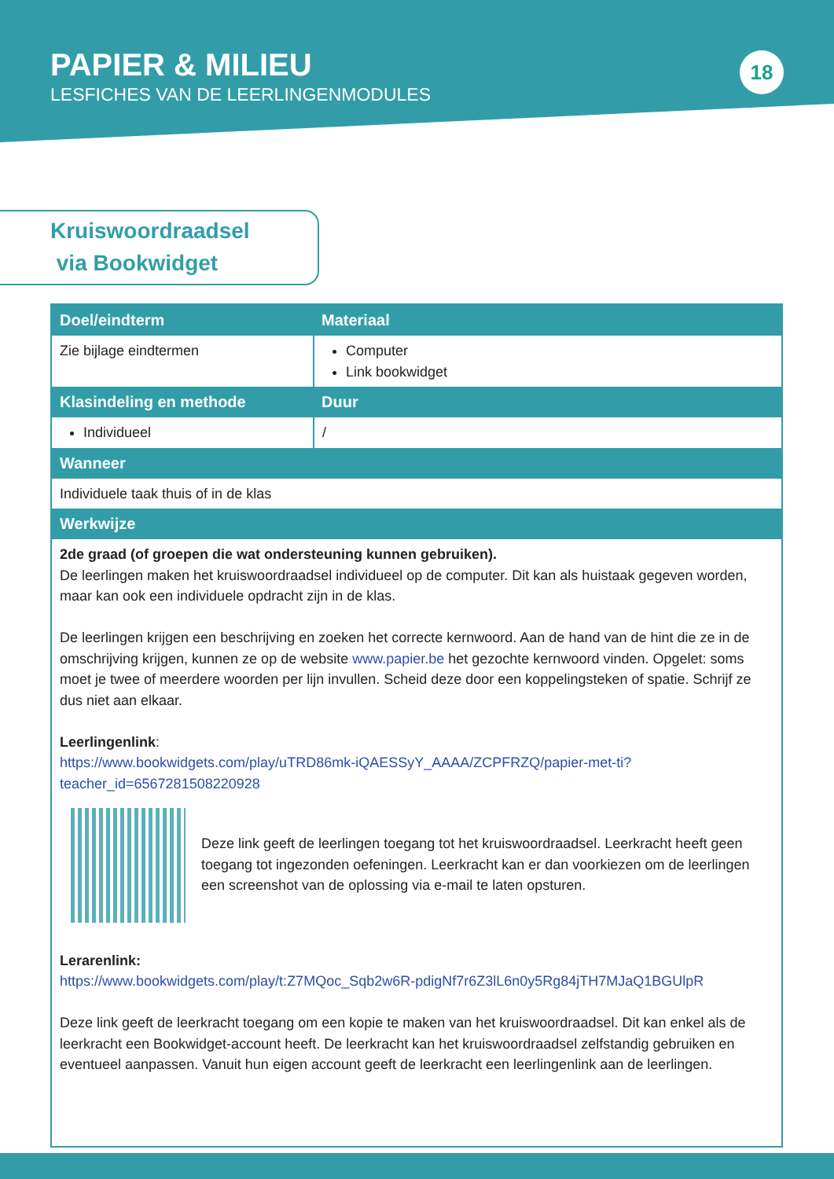PAPIER & MILIEU
LESFICHES VAN DE LEERLINGENMODULES
18
Kruiswoordraadsel
via Bookwidget
| Doel/eindterm | Materiaal |
| --- | --- |
| Zie bijlage eindtermen | Computer Link bookwidget |
| Klasindeling en methode | Duur |
| Individueel | / |
| Wanneer | |
| Individuele taak thuis of in de klas | |
| Werkwijze | |
| 2de graad (of groepen die wat ondersteuning kunnen gebruiken). De leerlingen maken het kruiswoordraadsel individueel op de computer. Dit kan als huistaak gegeven worden, maar kan ook een individuele opdracht zijn in de klas. De leerlingen krijgen een beschrijving en zoeken het correcte kernwoord. Aan de hand van de hint die ze in de omschrijving krijgen, kunnen ze op de website www.papier.be het gezochte kernwoord vinden. Opgelet: soms moet je twee of meerdere woorden per lijn invullen. Scheid deze door een koppelingsteken of spatie. Schrijf ze dus niet aan elkaar. Leerlingenlink : https://www.bookwidgets.com/play/uTRD86mk-iQAESSyY_AAAA/ZCPFRZQ/papier-met-ti?teacher_id=6567281508220928 Deze link geeft de leerlingen toegang tot het kruiswoordraadsel. Leerkracht heeft geen toegang tot ingezonden oefeningen. Leerkracht kan er dan voorkiezen om de leerlingen een screenshot van de oplossing via e-mail te laten opsturen. Lerarenlink: https://www.bookwidgets.com/play/t:Z7MQoc_Sqb2w6R-pdigNf7r6Z3lL6n0y5Rg84jTH7MJaQ1BGUlpR Deze link geeft de leerkracht toegang om een kopie te maken van het kruiswoordraadsel. Dit kan enkel als de leerkracht een Bookwidget-account heeft. De leerkracht kan het kruiswoordraadsel zelfstandig gebruiken en eventueel aanpassen. Vanuit hun eigen account geeft de leerkracht een leerlingenlink aan de leerlingen. | |